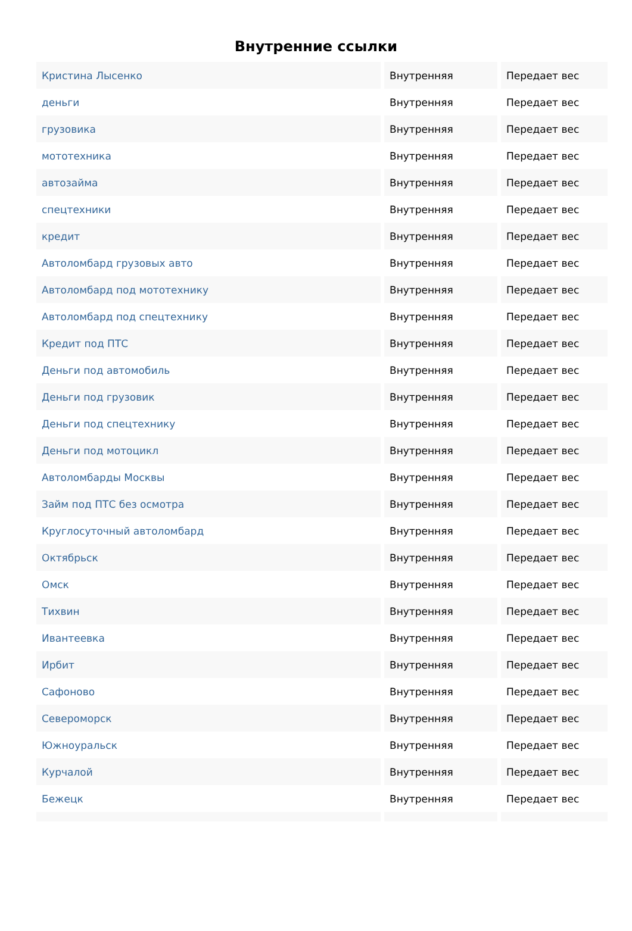Внутренние ссылки
| Кристина Лысенко | Внутренняя | Передает вес |
| деньги | Внутренняя | Передает вес |
| грузовика | Внутренняя | Передает вес |
| мототехника | Внутренняя | Передает вес |
| автозайма | Внутренняя | Передает вес |
| спецтехники | Внутренняя | Передает вес |
| кредит | Внутренняя | Передает вес |
| Автоломбард грузовых авто | Внутренняя | Передает вес |
| Автоломбард под мототехнику | Внутренняя | Передает вес |
| Автоломбард под спецтехнику | Внутренняя | Передает вес |
| Кредит под ПТС | Внутренняя | Передает вес |
| Деньги под автомобиль | Внутренняя | Передает вес |
| Деньги под грузовик | Внутренняя | Передает вес |
| Деньги под спецтехнику | Внутренняя | Передает вес |
| Деньги под мотоцикл | Внутренняя | Передает вес |
| Автоломбарды Москвы | Внутренняя | Передает вес |
| Займ под ПТС без осмотра | Внутренняя | Передает вес |
| Круглосуточный автоломбард | Внутренняя | Передает вес |
| Октябрьск | Внутренняя | Передает вес |
| Омск | Внутренняя | Передает вес |
| Тихвин | Внутренняя | Передает вес |
| Ивантеевка | Внутренняя | Передает вес |
| Ирбит | Внутренняя | Передает вес |
| Сафоново | Внутренняя | Передает вес |
| Североморск | Внутренняя | Передает вес |
| Южноуральск | Внутренняя | Передает вес |
| Курчалой | Внутренняя | Передает вес |
| Бежецк | Внутренняя | Передает вес |